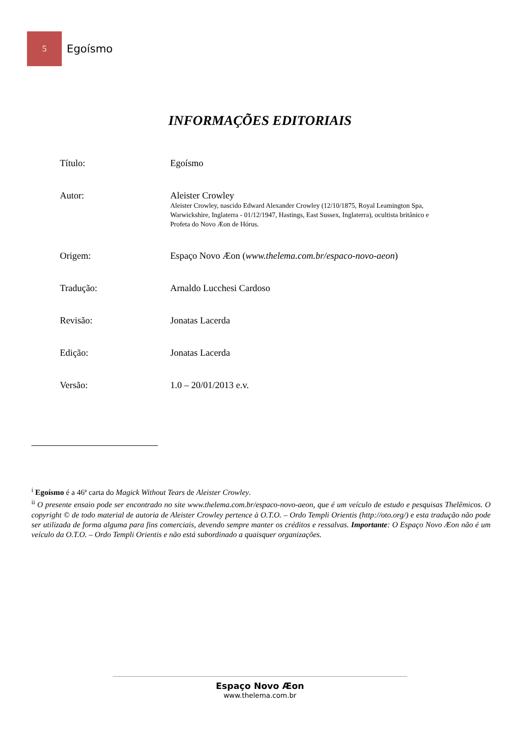5
Egoísmo
INFORMAÇÕES EDITORIAIS
Título: Egoísmo
Autor: Aleister Crowley
Aleister Crowley, nascido Edward Alexander Crowley (12/10/1875, Royal Leamington Spa, Warwickshire, Inglaterra - 01/12/1947, Hastings, East Sussex, Inglaterra), ocultista britânico e Profeta do Novo Æon de Hórus.
Origem: Espaço Novo Æon (www.thelema.com.br/espaco-novo-aeon)
Tradução: Arnaldo Lucchesi Cardoso
Revisão: Jonatas Lacerda
Edição: Jonatas Lacerda
Versão: 1.0 – 20/01/2013 e.v.
<sup>i</sup> Egoísmo é a 46ª carta do Magick Without Tears de Aleister Crowley.
<sup>ii</sup> O presente ensaio pode ser encontrado no site www.thelema.com.br/espaco-novo-aeon, que é um veículo de estudo e pesquisas Thelêmicos. O copyright © de todo material de autoria de Aleister Crowley pertence à O.T.O. – Ordo Templi Orientis (http://oto.org/) e esta tradução não pode ser utilizada de forma alguma para fins comerciais, devendo sempre manter os créditos e ressalvas. Importante: O Espaço Novo Æon não é um veículo da O.T.O. – Ordo Templi Orientis e não está subordinado a quaisquer organizações.
Espaço Novo Æon
www.thelema.com.br